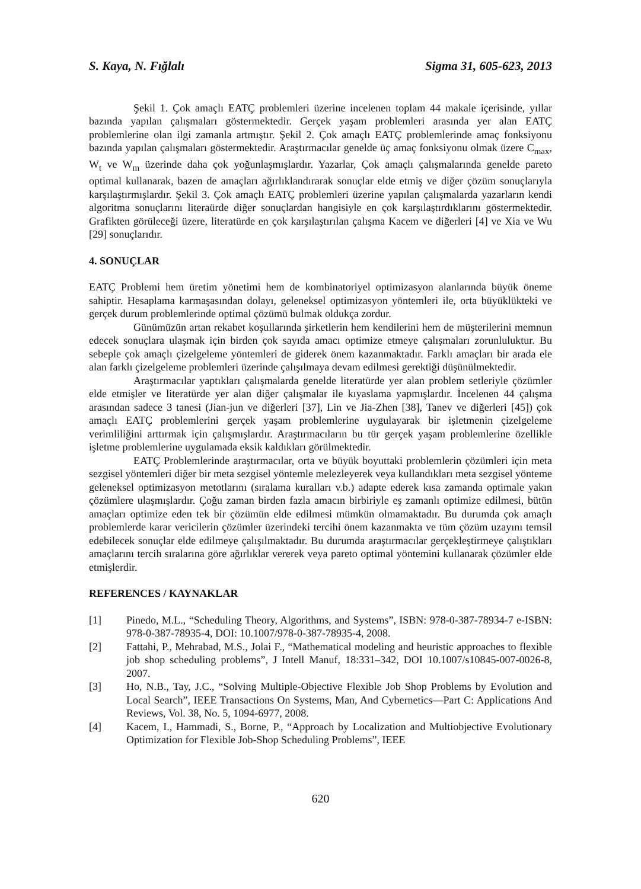S. Kaya, N. Fığlalı Sigma 31, 605-623, 2013
Şekil 1. Çok amaçlı EATÇ problemleri üzerine incelenen toplam 44 makale içerisinde, yıllar bazında yapılan çalışmaları göstermektedir. Gerçek yaşam problemleri arasında yer alan EATÇ problemlerine olan ilgi zamanla artmıştır. Şekil 2. Çok amaçlı EATÇ problemlerinde amaç fonksiyonu bazında yapılan çalışmaları göstermektedir. Araştırmacılar genelde üç amaç fonksiyonu olmak üzere C<sub>max</sub>, W<sub>t</sub> ve W<sub>m</sub> üzerinde daha çok yoğunlaşmışlardır. Yazarlar, Çok amaçlı çalışmalarında genelde pareto optimal kullanarak, bazen de amaçları ağırlıklandırarak sonuçlar elde etmiş ve diğer çözüm sonuçlarıyla karşılaştırmışlardır. Şekil 3. Çok amaçlı EATÇ problemleri üzerine yapılan çalışmalarda yazarların kendi algoritma sonuçlarını literaürde diğer sonuçlardan hangisiyle en çok karşılaştırdıklarını göstermektedir. Grafikten görüleceği üzere, literatürde en çok karşılaştırılan çalışma Kacem ve diğerleri [4] ve Xia ve Wu [29] sonuçlarıdır.
4. SONUÇLAR
EATÇ Problemi hem üretim yönetimi hem de kombinatoriyel optimizasyon alanlarında büyük öneme sahiptir. Hesaplama karmaşasından dolayı, geleneksel optimizasyon yöntemleri ile, orta büyüklükteki ve gerçek durum problemlerinde optimal çözümü bulmak oldukça zordur.
Günümüzün artan rekabet koşullarında şirketlerin hem kendilerini hem de müşterilerini memnun edecek sonuçlara ulaşmak için birden çok sayıda amacı optimize etmeye çalışmaları zorunluluktur. Bu sebeple çok amaçlı çizelgeleme yöntemleri de giderek önem kazanmaktadır. Farklı amaçları bir arada ele alan farklı çizelgeleme problemleri üzerinde çalışılmaya devam edilmesi gerektiği düşünülmektedir.
Araştırmacılar yaptıkları çalışmalarda genelde literatürde yer alan problem setleriyle çözümler elde etmişler ve literatürde yer alan diğer çalışmalar ile kıyaslama yapmışlardır. İncelenen 44 çalışma arasından sadece 3 tanesi (Jian-jun ve diğerleri [37], Lin ve Jia-Zhen [38], Tanev ve diğerleri [45]) çok amaçlı EATÇ problemlerini gerçek yaşam problemlerine uygulayarak bir işletmenin çizelgeleme verimliliğini arttırmak için çalışmışlardır. Araştırmacıların bu tür gerçek yaşam problemlerine özellikle işletme problemlerine uygulamada eksik kaldıkları görülmektedir.
EATÇ Problemlerinde araştırmacılar, orta ve büyük boyuttaki problemlerin çözümleri için meta sezgisel yöntemleri diğer bir meta sezgisel yöntemle melezleyerek veya kullandıkları meta sezgisel yönteme geleneksel optimizasyon metotlarını (sıralama kuralları v.b.) adapte ederek kısa zamanda optimale yakın çözümlere ulaşmışlardır. Çoğu zaman birden fazla amacın birbiriyle eş zamanlı optimize edilmesi, bütün amaçları optimize eden tek bir çözümün elde edilmesi mümkün olmamaktadır. Bu durumda çok amaçlı problemlerde karar vericilerin çözümler üzerindeki tercihi önem kazanmakta ve tüm çözüm uzayını temsil edebilecek sonuçlar elde edilmeye çalışılmaktadır. Bu durumda araştırmacılar gerçekleştirmeye çalıştıkları amaçlarını tercih sıralarına göre ağırlıklar vererek veya pareto optimal yöntemini kullanarak çözümler elde etmişlerdir.
REFERENCES / KAYNAKLAR
[1] Pinedo, M.L., “Scheduling Theory, Algorithms, and Systems”, ISBN: 978-0-387-78934-7 e-ISBN: 978-0-387-78935-4, DOI: 10.1007/978-0-387-78935-4, 2008.
[2] Fattahi, P., Mehrabad, M.S., Jolai F., “Mathematical modeling and heuristic approaches to flexible job shop scheduling problems”, J Intell Manuf, 18:331–342, DOI 10.1007/s10845-007-0026-8, 2007.
[3] Ho, N.B., Tay, J.C., “Solving Multiple-Objective Flexible Job Shop Problems by Evolution and Local Search”, IEEE Transactions On Systems, Man, And Cybernetics—Part C: Applications And Reviews, Vol. 38, No. 5, 1094-6977, 2008.
[4] Kacem, I., Hammadi, S., Borne, P., “Approach by Localization and Multiobjective Evolutionary Optimization for Flexible Job-Shop Scheduling Problems”, IEEE
620